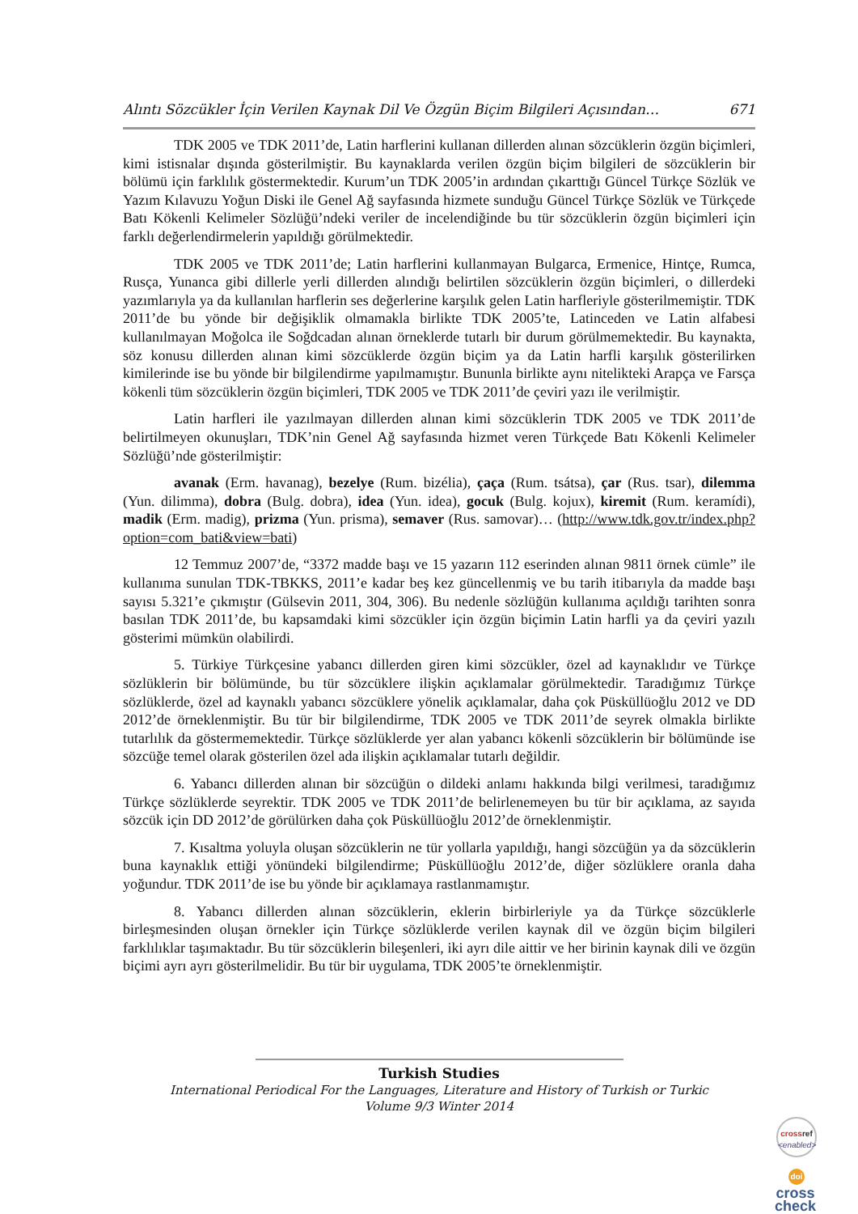Alıntı Sözcükler İçin Verilen Kaynak Dil Ve Özgün Biçim Bilgileri Açısından… 671
TDK 2005 ve TDK 2011’de, Latin harflerini kullanan dillerden alınan sözcüklerin özgün biçimleri, kimi istisnalar dışında gösterilmiştir. Bu kaynaklarda verilen özgün biçim bilgileri de sözcüklerin bir bölümü için farklılık göstermektedir. Kurum’un TDK 2005’in ardından çıkarttığı Güncel Türkçe Sözlük ve Yazım Kılavuzu Yoğun Diski ile Genel Ağ sayfasında hizmete sunduğu Güncel Türkçe Sözlük ve Türkçede Batı Kökenli Kelimeler Sözlüğü’ndeki veriler de incelendiğinde bu tür sözcüklerin özgün biçimleri için farklı değerlendirmelerin yapıldığı görülmektedir.
TDK 2005 ve TDK 2011’de; Latin harflerini kullanmayan Bulgarca, Ermenice, Hintçe, Rumca, Rusça, Yunanca gibi dillerle yerli dillerden alındığı belirtilen sözcüklerin özgün biçimleri, o dillerdeki yazımlarıyla ya da kullanılan harflerin ses değerlerine karşılık gelen Latin harfleriyle gösterilmemiştir. TDK 2011’de bu yönde bir değişiklik olmamakla birlikte TDK 2005’te, Latinceden ve Latin alfabesi kullanılmayan Moğolca ile Soğdcadan alınan örneklerde tutarlı bir durum görülmemektedir. Bu kaynakta, söz konusu dillerden alınan kimi sözcüklerde özgün biçim ya da Latin harfli karşılık gösterilirken kimilerinde ise bu yönde bir bilgilendirme yapılmamıştır. Bununla birlikte aynı nitelikteki Arapça ve Farsça kökenli tüm sözcüklerin özgün biçimleri, TDK 2005 ve TDK 2011’de çeviri yazı ile verilmiştir.
Latin harfleri ile yazılmayan dillerden alınan kimi sözcüklerin TDK 2005 ve TDK 2011’de belirtilmeyen okunuşları, TDK’nin Genel Ağ sayfasında hizmet veren Türkçede Batı Kökenli Kelimeler Sözlüğü’nde gösterilmiştir:
avanak (Erm. havanag), bezelye (Rum. bizélia), çaça (Rum. tsátsa), çar (Rus. tsar), dilemma (Yun. dilimma), dobra (Bulg. dobra), idea (Yun. idea), gocuk (Bulg. kojux), kiremit (Rum. keramídi), madik (Erm. madig), prizma (Yun. prisma), semaver (Rus. samovar)… (http://www.tdk.gov.tr/index.php?option=com_bati&view=bati)
12 Temmuz 2007’de, “3372 madde başı ve 15 yazarın 112 eserinden alınan 9811 örnek cümle” ile kullanıma sunulan TDK-TBKKS, 2011’e kadar beş kez güncellenmiş ve bu tarih itibarıyla da madde başı sayısı 5.321’e çıkmıştır (Gülsevin 2011, 304, 306). Bu nedenle sözlüğün kullanıma açıldığı tarihten sonra basılan TDK 2011’de, bu kapsamdaki kimi sözcükler için özgün biçimin Latin harfli ya da çeviri yazılı gösterimi mümkün olabilirdi.
5. Türkiye Türkçesine yabancı dillerden giren kimi sözcükler, özel ad kaynaklıdır ve Türkçe sözlüklerin bir bölümünde, bu tür sözcüklere ilişkin açıklamalar görülmektedir. Taradığımız Türkçe sözlüklerde, özel ad kaynaklı yabancı sözcüklere yönelik açıklamalar, daha çok Püsküllüoğlu 2012 ve DD 2012’de örneklenmiştir. Bu tür bir bilgilendirme, TDK 2005 ve TDK 2011’de seyrek olmakla birlikte tutarlılık da göstermemektedir. Türkçe sözlüklerde yer alan yabancı kökenli sözcüklerin bir bölümünde ise sözcüğe temel olarak gösterilen özel ada ilişkin açıklamalar tutarlı değildir.
6. Yabancı dillerden alınan bir sözcüğün o dildeki anlamı hakkında bilgi verilmesi, taradığımız Türkçe sözlüklerde seyrektir. TDK 2005 ve TDK 2011’de belirlenemeyen bu tür bir açıklama, az sayıda sözcük için DD 2012’de görülürken daha çok Püsküllüoğlu 2012’de örneklenmiştir.
7. Kısaltma yoluyla oluşan sözcüklerin ne tür yollarla yapıldığı, hangi sözcüğün ya da sözcüklerin buna kaynaklık ettiği yönündeki bilgilendirme; Püsküllüoğlu 2012’de, diğer sözlüklere oranla daha yoğundur. TDK 2011’de ise bu yönde bir açıklamaya rastlanmamıştır.
8. Yabancı dillerden alınan sözcüklerin, eklerin birbirleriyle ya da Türkçe sözcüklerle birleşmesinden oluşan örnekler için Türkçe sözlüklerde verilen kaynak dil ve özgün biçim bilgileri farklılıklar taşımaktadır. Bu tür sözcüklerin bileşenleri, iki ayrı dile aittir ve her birinin kaynak dili ve özgün biçimi ayrı ayrı gösterilmelidir. Bu tür bir uygulama, TDK 2005’te örneklenmiştir.
Turkish Studies
International Periodical For the Languages, Literature and History of Turkish or Turkic
Volume 9/3 Winter 2014
crossref
<enabled>
doi
cross
check